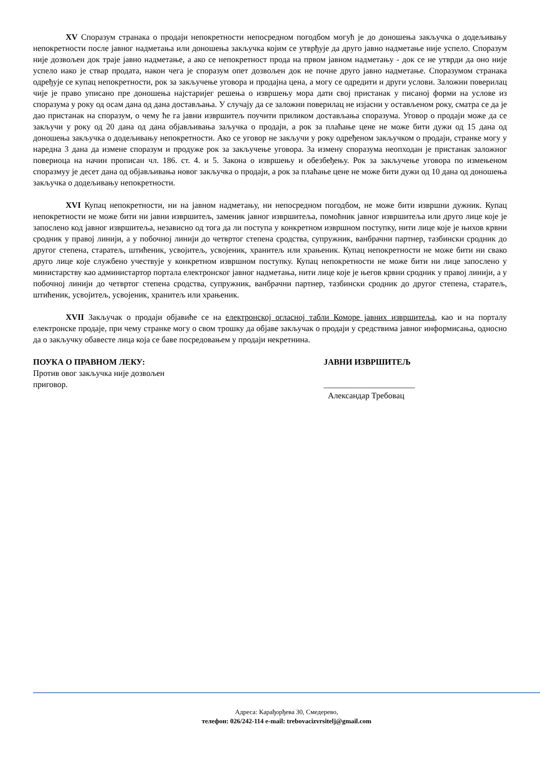XV Споразум странака о продаји непокретности непосредном погодбом могућ је до доношења закључка о додељивању непокретности после јавног надметања или доношења закључка којим се утврђује да друго јавно надметање није успело. Споразум није дозвољен док траје јавно надметање, а ако се непокретност прода на првом јавном надметању - док се не утврди да оно није успело иако је ствар продата, након чега је споразум опет дозвољен док не почне друго јавно надметање. Споразумом странака одређује се купац непокретности, рок за закључење уговора и продајна цена, а могу се одредити и други услови. Заложни поверилац чије је право уписано пре доношења најстаријег решења о извршењу мора дати свој пристанак у писаној форми на услове из споразума у року од осам дана од дана достављања. У случају да се заложни поверилац не изјасни у остављеном року, сматра се да је дао пристанак на споразум, о чему ће га јавни извршитељ поучити приликом достављања споразума. Уговор о продаји може да се закључи у року од 20 дана од дана објављивања заључка о продаји, а рок за плаћање цене не може бити дужи од 15 дана од доношења закључка о додељивању непокретности. Ако се уговор не закључи у року одређеном закључком о продаји, странке могу у наредна 3 дана да измене споразум и продуже рок за закључење уговора. За измену споразума неопходан је пристанак заложног повериоца на начин прописан чл. 186. ст. 4. и 5. Закона о извршењу и обезбеђењу. Рок за закључење уговора по измењеном споразмуу је десет дана од објављивања новог закључка о продаји, а рок за плаћање цене не може бити дужи од 10 дана од доношења закључка о додељивању непокретности.
XVI Купац непокретности, ни на јавном надметању, ни непосредном погодбом, не може бити извршни дужник. Купац непокретности не може бити ни јавни извршитељ, заменик јавног извршитеља, помоћник јавног извршитеља или друго лице које је запослено код јавног извршитеља, независно од тога да ли поступа у конкретном извршном поступку, нити лице које је њихов крвни сродник у правој линији, а у побочној линији до четвртог степена сродства, супружник, ванбрачни партнер, тазбински сродник до другог степена, старатељ, штићеник, усвојитељ, усвојеник, хранитељ или храњеник. Купац непокретности не може бити ни свако друго лице које службено учествује у конкретном извршном поступку. Купац непокретности не може бити ни лице запослено у министарству као администартор портала електронског јавног надметања, нити лице које је његов крвни сродник у правој линији, а у побочној линији до четвртог степена сродства, супружник, ванбрачни партнер, тазбински сродник до другог степена, старатељ, штићеник, усвојитељ, усвојеник, хранитељ или храњеник.
XVII Закључак о продаји објавиће се на електронској огласној табли Коморе јавних извршитеља, као и на порталу електронске продаје, при чему странке могу о свом трошку да објаве закључак о продаји у средствима јавног информисања, односно да о закључку обавесте лица која се баве посредовањем у продаји некретнина.
ПОУКА О ПРАВНОМ ЛЕКУ:
Против овог закључка није дозвољен приговор.
ЈАВНИ ИЗВРШИТЕЉ
______________________
Александар Требовац
Адреса: Карађорђева 30, Смедерево,
телефон: 026/242-114 e-mail: trebovacizvrsitelj@gmail.com